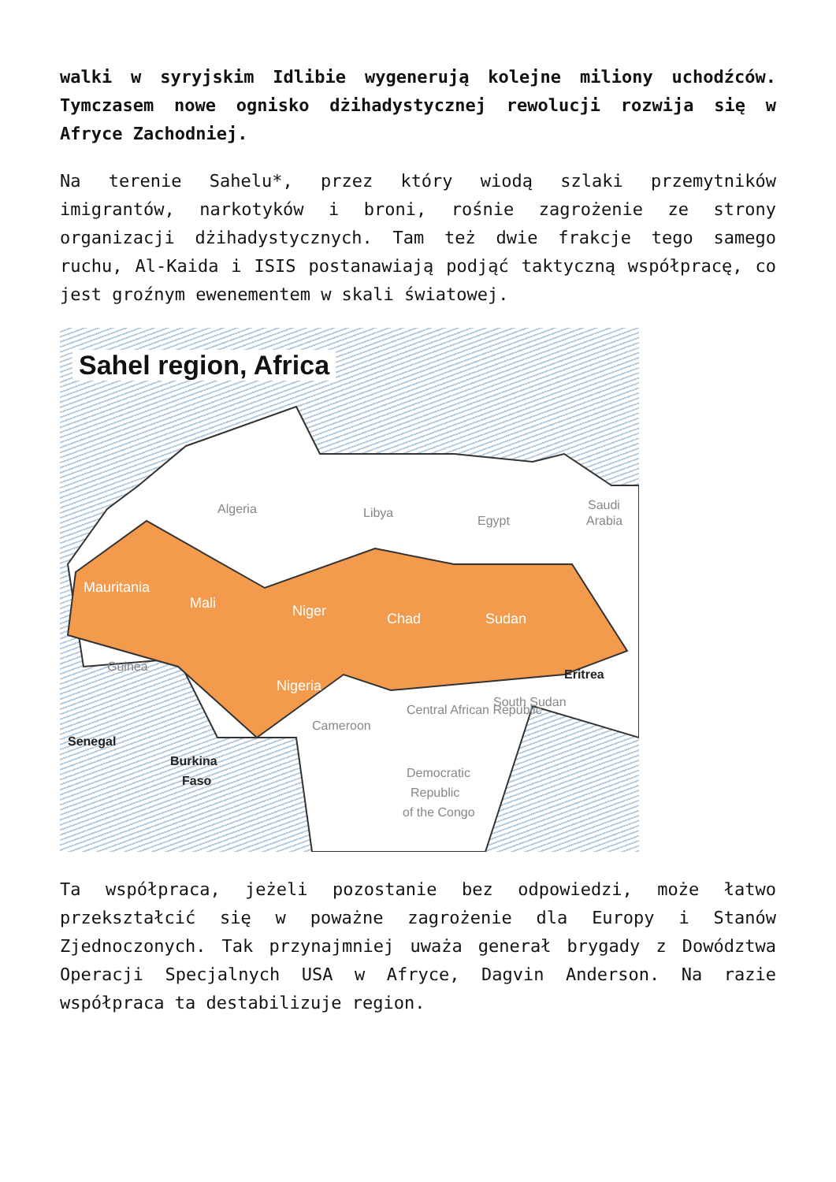walki w syryjskim Idlibie wygenerują kolejne miliony uchodźców. Tymczasem nowe ognisko dżihadystycznej rewolucji rozwija się w Afryce Zachodniej.
Na terenie Sahelu*, przez który wiodą szlaki przemytników imigrantów, narkotyków i broni, rośnie zagrożenie ze strony organizacji dżihadystycznych. Tam też dwie frakcje tego samego ruchu, Al-Kaida i ISIS postanawiają podjąć taktyczną współpracę, co jest groźnym ewenementem w skali światowej.
Sahel region, Africa
Mauritania
Mali
Niger
Chad
Sudan
Nigeria
Algeria
Libya
Egypt
Saudi
Arabia
Guinea
Central African Republic
South Sudan
Democratic
Republic
of the Congo
Cameroon
Eritrea
Senegal
Burkina
Faso
Ta współpraca, jeżeli pozostanie bez odpowiedzi, może łatwo przekształcić się w poważne zagrożenie dla Europy i Stanów Zjednoczonych. Tak przynajmniej uważa generał brygady z Dowództwa Operacji Specjalnych USA w Afryce, Dagvin Anderson. Na razie współpraca ta destabilizuje region.